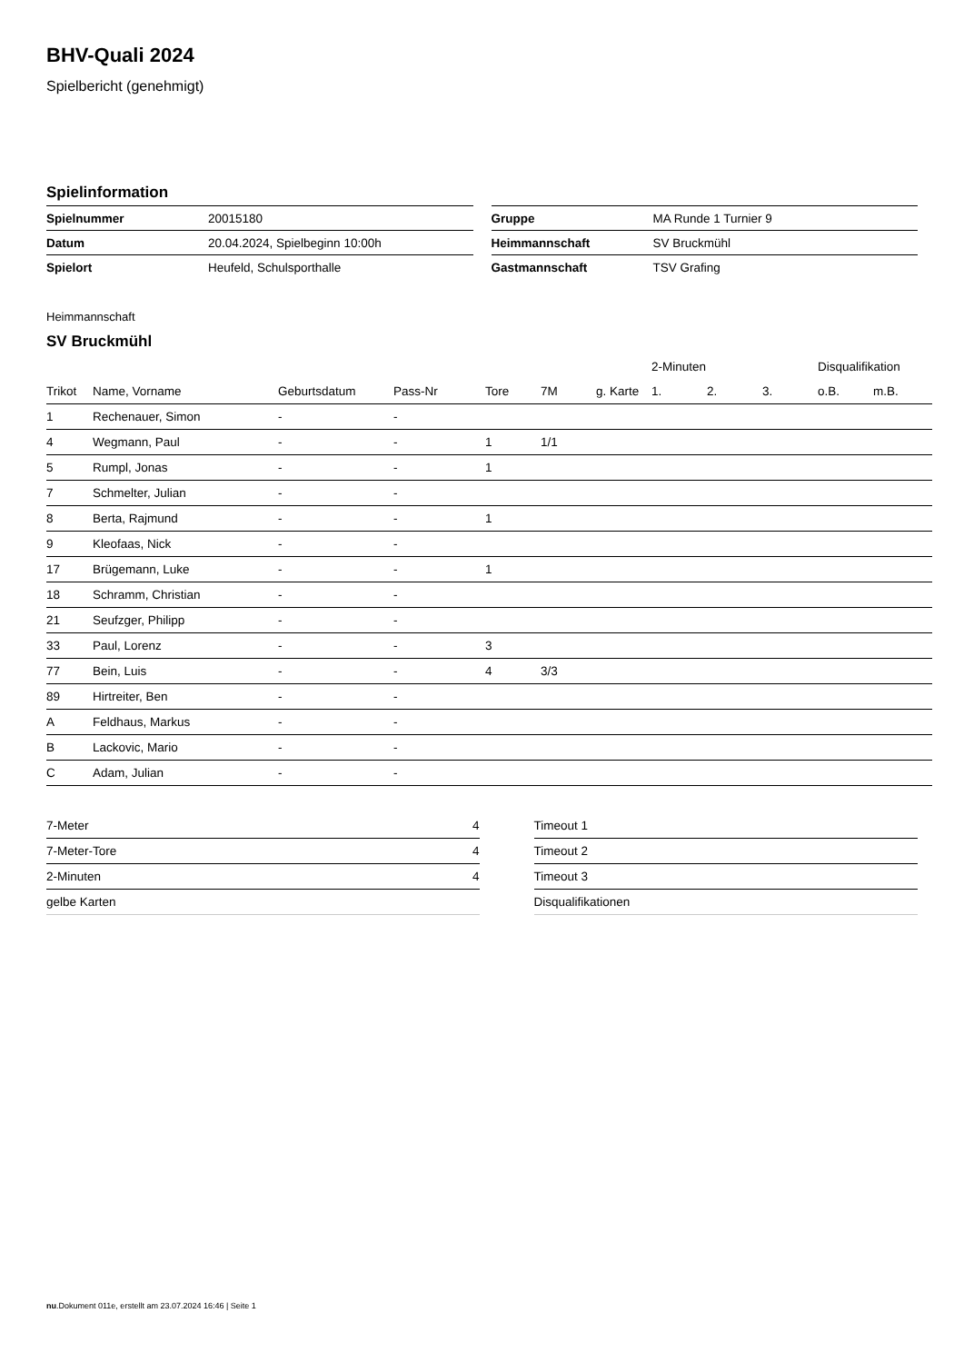BHV-Quali 2024
Spielbericht (genehmigt)
Spielinformation
| Spielnummer | 20015180 |
| Datum | 20.04.2024, Spielbeginn 10:00h |
| Spielort | Heufeld, Schulsporthalle |
| Gruppe | MA Runde 1 Turnier 9 |
| Heimmannschaft | SV Bruckmühl |
| Gastmannschaft | TSV Grafing |
Heimmannschaft
SV Bruckmühl
| | | | | | | | 2-Minuten | | | Disqualifikation | |
| --- | --- | --- | --- | --- | --- | --- | --- | --- | --- | --- | --- |
| Trikot | Name, Vorname | Geburtsdatum | Pass-Nr | Tore | 7M | g. Karte | 1. | 2. | 3. | o.B. | m.B. |
| 1 | Rechenauer, Simon | - | - | | | | | | | | |
| 4 | Wegmann, Paul | - | - | 1 | 1/1 | | | | | | |
| 5 | Rumpl, Jonas | - | - | 1 | | | | | | | |
| 7 | Schmelter, Julian | - | - | | | | | | | | |
| 8 | Berta, Rajmund | - | - | 1 | | | | | | | |
| 9 | Kleofaas, Nick | - | - | | | | | | | | |
| 17 | Brügemann, Luke | - | - | 1 | | | | | | | |
| 18 | Schramm, Christian | - | - | | | | | | | | |
| 21 | Seufzger, Philipp | - | - | | | | | | | | |
| 33 | Paul, Lorenz | - | - | 3 | | | | | | | |
| 77 | Bein, Luis | - | - | 4 | 3/3 | | | | | | |
| 89 | Hirtreiter, Ben | - | - | | | | | | | | |
| A | Feldhaus, Markus | - | - | | | | | | | | |
| B | Lackovic, Mario | - | - | | | | | | | | |
| C | Adam, Julian | - | - | | | | | | | | |
| 7-Meter | 4 |
| 7-Meter-Tore | 4 |
| 2-Minuten | 4 |
| gelbe Karten | |
| Timeout 1 |
| Timeout 2 |
| Timeout 3 |
| Disqualifikationen |
nu.Dokument 011e, erstellt am 23.07.2024 16:46 | Seite 1